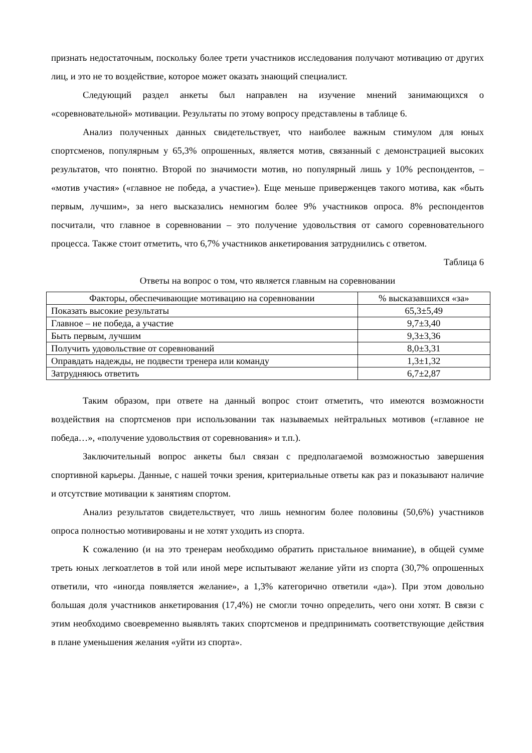признать недостаточным, поскольку более трети участников исследования получают мотивацию от других лиц, и это не то воздействие, которое может оказать знающий специалист.
Следующий раздел анкеты был направлен на изучение мнений занимающихся о «соревновательной» мотивации. Результаты по этому вопросу представлены в таблице 6.
Анализ полученных данных свидетельствует, что наиболее важным стимулом для юных спортсменов, популярным у 65,3% опрошенных, является мотив, связанный с демонстрацией высоких результатов, что понятно. Второй по значимости мотив, но популярный лишь у 10% респондентов, – «мотив участия» («главное не победа, а участие»). Еще меньше приверженцев такого мотива, как «быть первым, лучшим», за него высказались немногим более 9% участников опроса. 8% респондентов посчитали, что главное в соревновании – это получение удовольствия от самого соревновательного процесса. Также стоит отметить, что 6,7% участников анкетирования затруднились с ответом.
Таблица 6
Ответы на вопрос о том, что является главным на соревновании
| Факторы, обеспечивающие мотивацию на соревновании | % высказавшихся «за» |
| --- | --- |
| Показать высокие результаты | 65,3±5,49 |
| Главное – не победа, а участие | 9,7±3,40 |
| Быть первым, лучшим | 9,3±3,36 |
| Получить удовольствие от соревнований | 8,0±3,31 |
| Оправдать надежды, не подвести тренера или команду | 1,3±1,32 |
| Затрудняюсь ответить | 6,7±2,87 |
Таким образом, при ответе на данный вопрос стоит отметить, что имеются возможности воздействия на спортсменов при использовании так называемых нейтральных мотивов («главное не победа…», «получение удовольствия от соревнования» и т.п.).
Заключительный вопрос анкеты был связан с предполагаемой возможностью завершения спортивной карьеры. Данные, с нашей точки зрения, критериальные ответы как раз и показывают наличие и отсутствие мотивации к занятиям спортом.
Анализ результатов свидетельствует, что лишь немногим более половины (50,6%) участников опроса полностью мотивированы и не хотят уходить из спорта.
К сожалению (и на это тренерам необходимо обратить пристальное внимание), в общей сумме треть юных легкоатлетов в той или иной мере испытывают желание уйти из спорта (30,7% опрошенных ответили, что «иногда появляется желание», а 1,3% категорично ответили «да»). При этом довольно большая доля участников анкетирования (17,4%) не смогли точно определить, чего они хотят. В связи с этим необходимо своевременно выявлять таких спортсменов и предпринимать соответствующие действия в плане уменьшения желания «уйти из спорта».